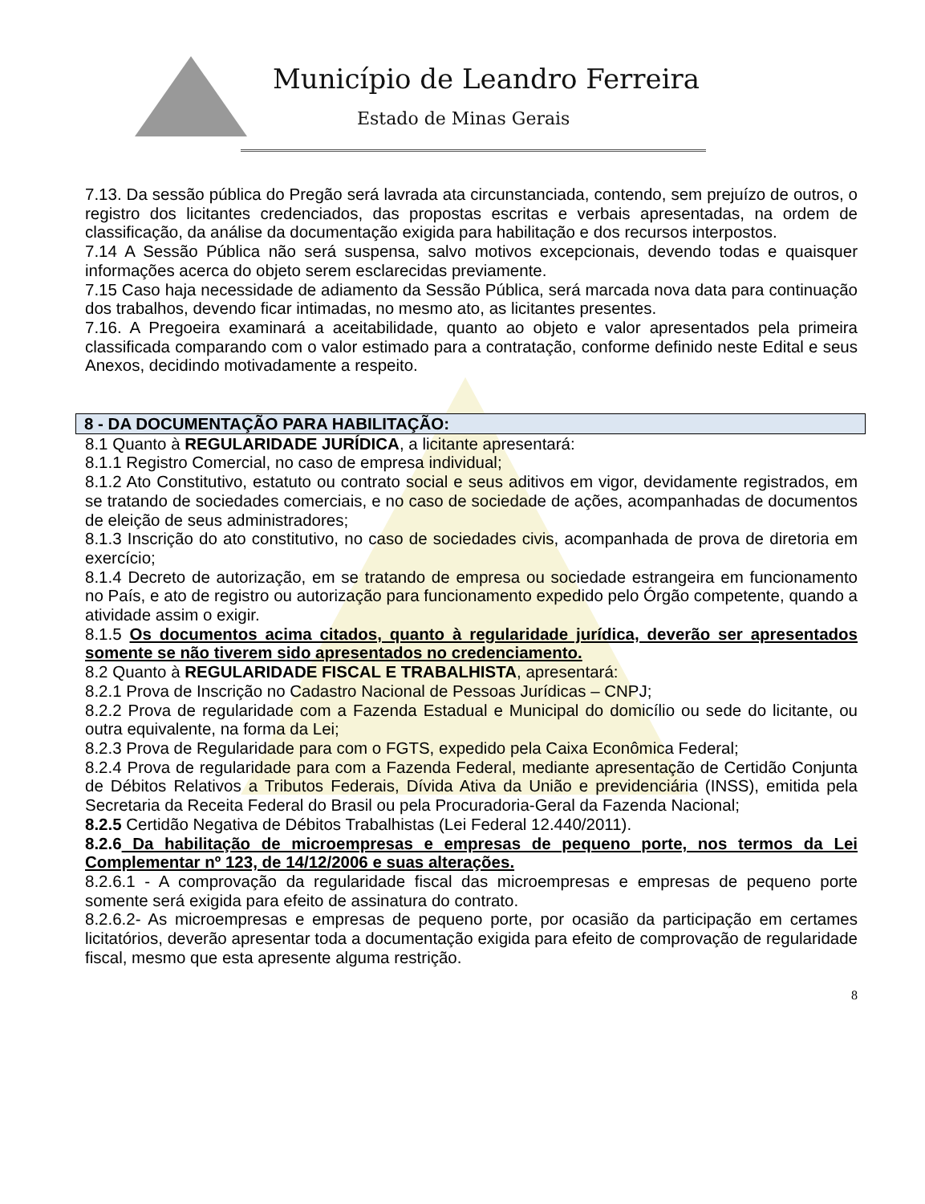Município de Leandro Ferreira
Estado de Minas Gerais
7.13. Da sessão pública do Pregão será lavrada ata circunstanciada, contendo, sem prejuízo de outros, o registro dos licitantes credenciados, das propostas escritas e verbais apresentadas, na ordem de classificação, da análise da documentação exigida para habilitação e dos recursos interpostos.
7.14 A Sessão Pública não será suspensa, salvo motivos excepcionais, devendo todas e quaisquer informações acerca do objeto serem esclarecidas previamente.
7.15 Caso haja necessidade de adiamento da Sessão Pública, será marcada nova data para continuação dos trabalhos, devendo ficar intimadas, no mesmo ato, as licitantes presentes.
7.16. A Pregoeira examinará a aceitabilidade, quanto ao objeto e valor apresentados pela primeira classificada comparando com o valor estimado para a contratação, conforme definido neste Edital e seus Anexos, decidindo motivadamente a respeito.
8 - DA DOCUMENTAÇÃO PARA HABILITAÇÃO:
8.1 Quanto à REGULARIDADE JURÍDICA, a licitante apresentará:
8.1.1 Registro Comercial, no caso de empresa individual;
8.1.2 Ato Constitutivo, estatuto ou contrato social e seus aditivos em vigor, devidamente registrados, em se tratando de sociedades comerciais, e no caso de sociedade de ações, acompanhadas de documentos de eleição de seus administradores;
8.1.3 Inscrição do ato constitutivo, no caso de sociedades civis, acompanhada de prova de diretoria em exercício;
8.1.4 Decreto de autorização, em se tratando de empresa ou sociedade estrangeira em funcionamento no País, e ato de registro ou autorização para funcionamento expedido pelo Órgão competente, quando a atividade assim o exigir.
8.1.5 Os documentos acima citados, quanto à regularidade jurídica, deverão ser apresentados somente se não tiverem sido apresentados no credenciamento.
8.2 Quanto à REGULARIDADE FISCAL E TRABALHISTA, apresentará:
8.2.1 Prova de Inscrição no Cadastro Nacional de Pessoas Jurídicas – CNPJ;
8.2.2 Prova de regularidade com a Fazenda Estadual e Municipal do domicílio ou sede do licitante, ou outra equivalente, na forma da Lei;
8.2.3 Prova de Regularidade para com o FGTS, expedido pela Caixa Econômica Federal;
8.2.4 Prova de regularidade para com a Fazenda Federal, mediante apresentação de Certidão Conjunta de Débitos Relativos a Tributos Federais, Dívida Ativa da União e previdenciária (INSS), emitida pela Secretaria da Receita Federal do Brasil ou pela Procuradoria-Geral da Fazenda Nacional;
8.2.5 Certidão Negativa de Débitos Trabalhistas (Lei Federal 12.440/2011).
8.2.6 Da habilitação de microempresas e empresas de pequeno porte, nos termos da Lei Complementar nº 123, de 14/12/2006 e suas alterações.
8.2.6.1 - A comprovação da regularidade fiscal das microempresas e empresas de pequeno porte somente será exigida para efeito de assinatura do contrato.
8.2.6.2- As microempresas e empresas de pequeno porte, por ocasião da participação em certames licitatórios, deverão apresentar toda a documentação exigida para efeito de comprovação de regularidade fiscal, mesmo que esta apresente alguma restrição.
8